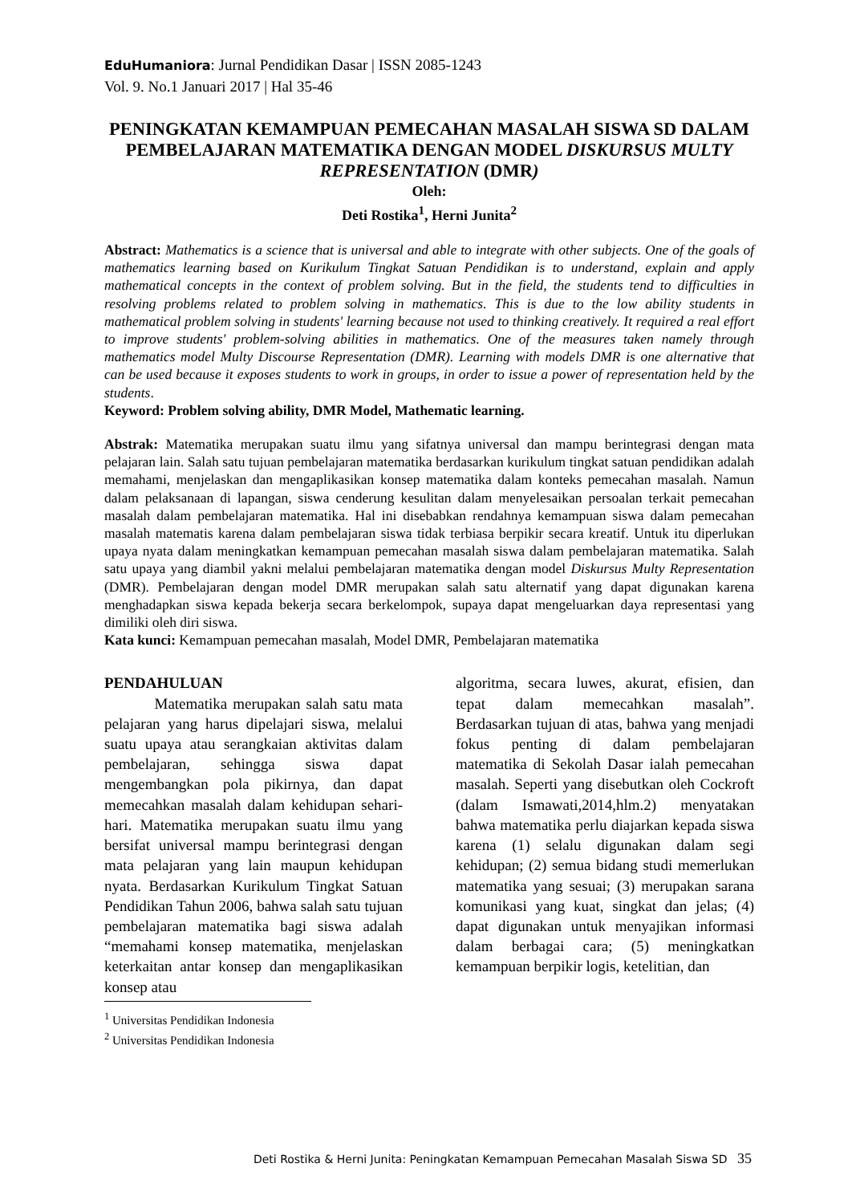EduHumaniora: Jurnal Pendidikan Dasar | ISSN 2085-1243
Vol. 9. No.1 Januari 2017 | Hal 35-46
PENINGKATAN KEMAMPUAN PEMECAHAN MASALAH SISWA SD DALAM PEMBELAJARAN MATEMATIKA DENGAN MODEL DISKURSUS MULTY REPRESENTATION (DMR)
Oleh:
Deti Rostika<sup>1</sup>, Herni Junita<sup>2</sup>
Abstract: Mathematics is a science that is universal and able to integrate with other subjects. One of the goals of mathematics learning based on Kurikulum Tingkat Satuan Pendidikan is to understand, explain and apply mathematical concepts in the context of problem solving. But in the field, the students tend to difficulties in resolving problems related to problem solving in mathematics. This is due to the low ability students in mathematical problem solving in students' learning because not used to thinking creatively. It required a real effort to improve students' problem-solving abilities in mathematics. One of the measures taken namely through mathematics model Multy Discourse Representation (DMR). Learning with models DMR is one alternative that can be used because it exposes students to work in groups, in order to issue a power of representation held by the students.
Keyword: Problem solving ability, DMR Model, Mathematic learning.
Abstrak: Matematika merupakan suatu ilmu yang sifatnya universal dan mampu berintegrasi dengan mata pelajaran lain. Salah satu tujuan pembelajaran matematika berdasarkan kurikulum tingkat satuan pendidikan adalah memahami, menjelaskan dan mengaplikasikan konsep matematika dalam konteks pemecahan masalah. Namun dalam pelaksanaan di lapangan, siswa cenderung kesulitan dalam menyelesaikan persoalan terkait pemecahan masalah dalam pembelajaran matematika. Hal ini disebabkan rendahnya kemampuan siswa dalam pemecahan masalah matematis karena dalam pembelajaran siswa tidak terbiasa berpikir secara kreatif. Untuk itu diperlukan upaya nyata dalam meningkatkan kemampuan pemecahan masalah siswa dalam pembelajaran matematika. Salah satu upaya yang diambil yakni melalui pembelajaran matematika dengan model Diskursus Multy Representation (DMR). Pembelajaran dengan model DMR merupakan salah satu alternatif yang dapat digunakan karena menghadapkan siswa kepada bekerja secara berkelompok, supaya dapat mengeluarkan daya representasi yang dimiliki oleh diri siswa.
Kata kunci: Kemampuan pemecahan masalah, Model DMR, Pembelajaran matematika
PENDAHULUAN
Matematika merupakan salah satu mata pelajaran yang harus dipelajari siswa, melalui suatu upaya atau serangkaian aktivitas dalam pembelajaran, sehingga siswa dapat mengembangkan pola pikirnya, dan dapat memecahkan masalah dalam kehidupan sehari-hari. Matematika merupakan suatu ilmu yang bersifat universal mampu berintegrasi dengan mata pelajaran yang lain maupun kehidupan nyata. Berdasarkan Kurikulum Tingkat Satuan Pendidikan Tahun 2006, bahwa salah satu tujuan pembelajaran matematika bagi siswa adalah “memahami konsep matematika, menjelaskan keterkaitan antar konsep dan mengaplikasikan konsep atau
algoritma, secara luwes, akurat, efisien, dan tepat dalam memecahkan masalah”. Berdasarkan tujuan di atas, bahwa yang menjadi fokus penting di dalam pembelajaran matematika di Sekolah Dasar ialah pemecahan masalah. Seperti yang disebutkan oleh Cockroft (dalam Ismawati,2014,hlm.2) menyatakan bahwa matematika perlu diajarkan kepada siswa karena (1) selalu digunakan dalam segi kehidupan; (2) semua bidang studi memerlukan matematika yang sesuai; (3) merupakan sarana komunikasi yang kuat, singkat dan jelas; (4) dapat digunakan untuk menyajikan informasi dalam berbagai cara; (5) meningkatkan kemampuan berpikir logis, ketelitian, dan
<sup>1</sup> Universitas Pendidikan Indonesia
<sup>2</sup> Universitas Pendidikan Indonesia
Deti Rostika & Herni Junita: Peningkatan Kemampuan Pemecahan Masalah Siswa SD 35